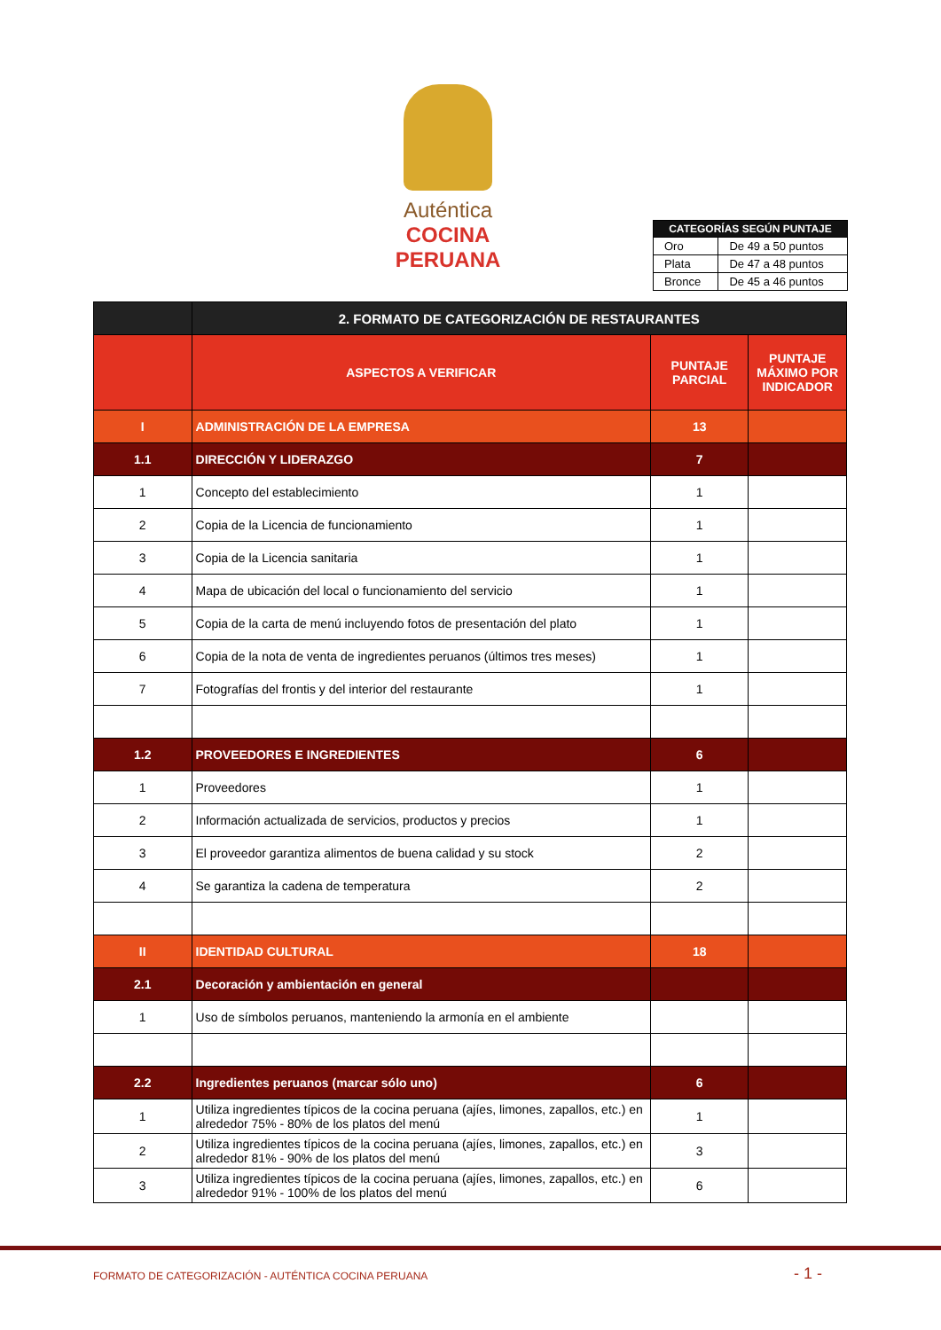Auténtica
COCINA PERUANA
| CATEGORÍAS SEGÚN PUNTAJE | |
| --- | --- |
| Oro | De 49 a 50 puntos |
| Plata | De 47 a 48 puntos |
| Bronce | De 45 a 46 puntos |
| | 2. FORMATO DE CATEGORIZACIÓN DE RESTAURANTES | | |
| | ASPECTOS A VERIFICAR | PUNTAJE PARCIAL | PUNTAJE MÁXIMO POR INDICADOR |
| I | ADMINISTRACIÓN DE LA EMPRESA | 13 | |
| 1.1 | DIRECCIÓN Y LIDERAZGO | 7 | |
| 1 | Concepto del establecimiento | 1 | |
| 2 | Copia de la Licencia de funcionamiento | 1 | |
| 3 | Copia de la Licencia sanitaria | 1 | |
| 4 | Mapa de ubicación del local o funcionamiento del servicio | 1 | |
| 5 | Copia de la carta de menú incluyendo fotos de presentación del plato | 1 | |
| 6 | Copia de la nota de venta de ingredientes peruanos (últimos tres meses) | 1 | |
| 7 | Fotografías del frontis y del interior del restaurante | 1 | |
| 1.2 | PROVEEDORES E INGREDIENTES | 6 | |
| 1 | Proveedores | 1 | |
| 2 | Información actualizada de servicios, productos y precios | 1 | |
| 3 | El proveedor garantiza alimentos de buena calidad y su stock | 2 | |
| 4 | Se garantiza la cadena de temperatura | 2 | |
| II | IDENTIDAD CULTURAL | 18 | |
| 2.1 | Decoración y ambientación en general | | |
| 1 | Uso de símbolos peruanos, manteniendo la armonía en el ambiente | | |
| 2.2 | Ingredientes peruanos (marcar sólo uno) | 6 | |
| 1 | Utiliza ingredientes típicos de la cocina peruana (ajíes, limones, zapallos, etc.) en alrededor 75% - 80% de los platos del menú | 1 | |
| 2 | Utiliza ingredientes típicos de la cocina peruana (ajíes, limones, zapallos, etc.) en alrededor 81% - 90% de los platos del menú | 3 | |
| 3 | Utiliza ingredientes típicos de la cocina peruana (ajíes, limones, zapallos, etc.) en alrededor 91% - 100% de los platos del menú | 6 | |
FORMATO DE CATEGORIZACIÓN - AUTÉNTICA COCINA PERUANA
- 1 -